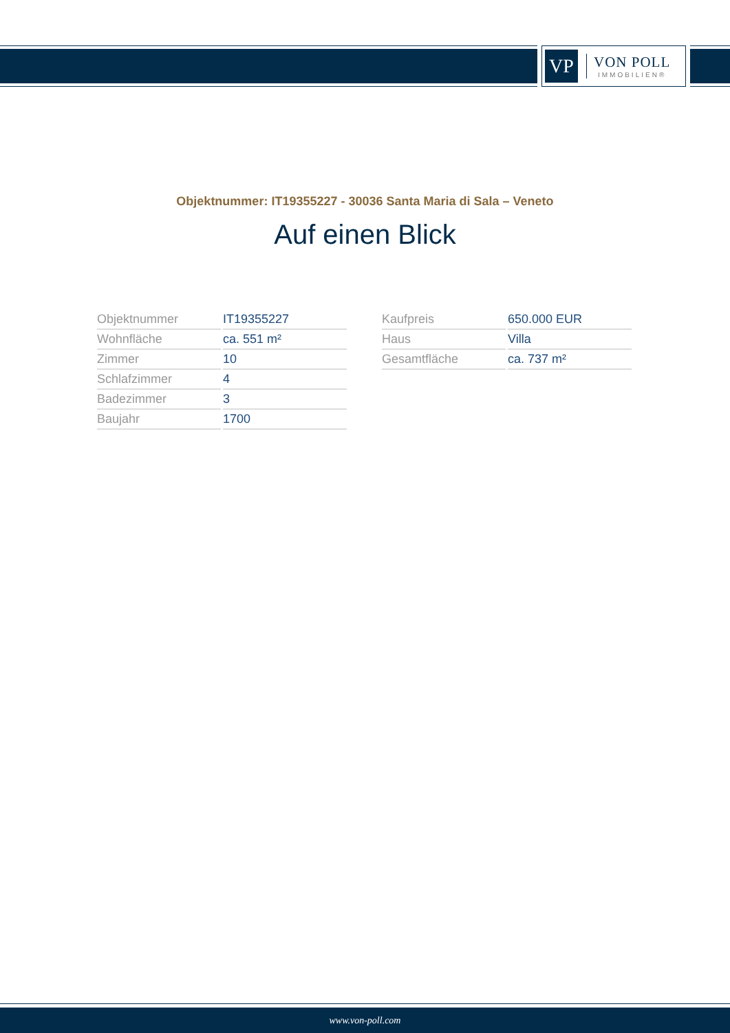VP
VON POLL
IMMOBILIEN®
Objektnummer: IT19355227 - 30036 Santa Maria di Sala – Veneto
Auf einen Blick
| Objektnummer | IT19355227 |
| Wohnfläche | ca. 551 m² |
| Zimmer | 10 |
| Schlafzimmer | 4 |
| Badezimmer | 3 |
| Baujahr | 1700 |
| Kaufpreis | 650.000 EUR |
| Haus | Villa |
| Gesamtfläche | ca. 737 m² |
www.von-poll.com